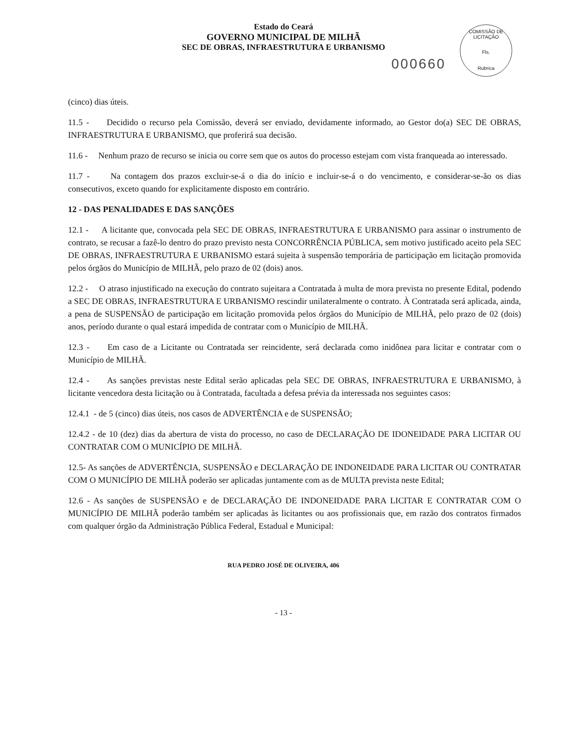Estado do Ceará
GOVERNO MUNICIPAL DE MILHÃ
SEC DE OBRAS, INFRAESTRUTURA E URBANISMO
000660
COMISSÃO DE LICITAÇÃO
Fls.
Rubrica
(cinco) dias úteis.
11.5 - Decidido o recurso pela Comissão, deverá ser enviado, devidamente informado, ao Gestor do(a) SEC DE OBRAS, INFRAESTRUTURA E URBANISMO, que proferirá sua decisão.
11.6 - Nenhum prazo de recurso se inicia ou corre sem que os autos do processo estejam com vista franqueada ao interessado.
11.7 - Na contagem dos prazos excluir-se-á o dia do início e incluir-se-á o do vencimento, e considerar-se-ão os dias consecutivos, exceto quando for explicitamente disposto em contrário.
12 - DAS PENALIDADES E DAS SANÇÕES
12.1 - A licitante que, convocada pela SEC DE OBRAS, INFRAESTRUTURA E URBANISMO para assinar o instrumento de contrato, se recusar a fazê-lo dentro do prazo previsto nesta CONCORRÊNCIA PÚBLICA, sem motivo justificado aceito pela SEC DE OBRAS, INFRAESTRUTURA E URBANISMO estará sujeita à suspensão temporária de participação em licitação promovida pelos órgãos do Município de MILHÃ, pelo prazo de 02 (dois) anos.
12.2 - O atraso injustificado na execução do contrato sujeitara a Contratada à multa de mora prevista no presente Edital, podendo a SEC DE OBRAS, INFRAESTRUTURA E URBANISMO rescindir unilateralmente o contrato. À Contratada será aplicada, ainda, a pena de SUSPENSÃO de participação em licitação promovida pelos órgãos do Município de MILHÃ, pelo prazo de 02 (dois) anos, período durante o qual estará impedida de contratar com o Município de MILHÃ.
12.3 - Em caso de a Licitante ou Contratada ser reincidente, será declarada como inidônea para licitar e contratar com o Município de MILHÃ.
12.4 - As sanções previstas neste Edital serão aplicadas pela SEC DE OBRAS, INFRAESTRUTURA E URBANISMO, à licitante vencedora desta licitação ou à Contratada, facultada a defesa prévia da interessada nos seguintes casos:
12.4.1 - de 5 (cinco) dias úteis, nos casos de ADVERTÊNCIA e de SUSPENSÃO;
12.4.2 - de 10 (dez) dias da abertura de vista do processo, no caso de DECLARAÇÃO DE IDONEIDADE PARA LICITAR OU CONTRATAR COM O MUNICÍPIO DE MILHÃ.
12.5- As sanções de ADVERTÊNCIA, SUSPENSÃO e DECLARAÇÃO DE INDONEIDADE PARA LICITAR OU CONTRATAR COM O MUNICÍPIO DE MILHÃ poderão ser aplicadas juntamente com as de MULTA prevista neste Edital;
12.6 - As sanções de SUSPENSÃO e de DECLARAÇÃO DE INDONEIDADE PARA LICITAR E CONTRATAR COM O MUNICÍPIO DE MILHÃ poderão também ser aplicadas às licitantes ou aos profissionais que, em razão dos contratos firmados com qualquer órgão da Administração Pública Federal, Estadual e Municipal:
RUA PEDRO JOSÉ DE OLIVEIRA, 406
- 13 -